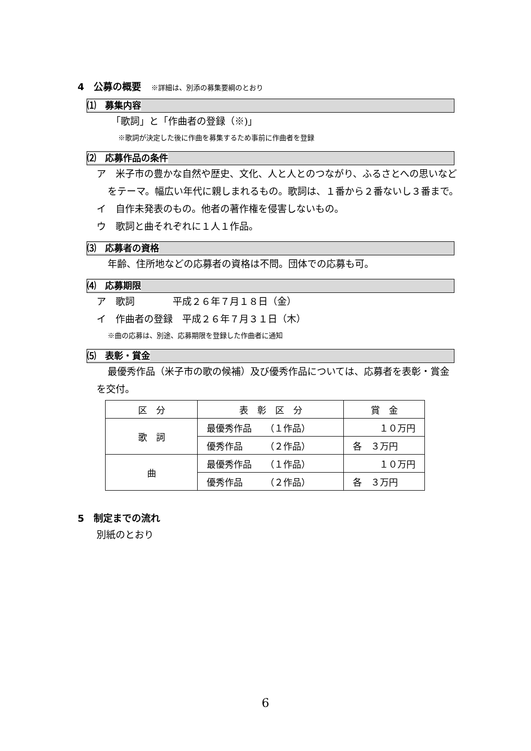4　公募の概要 ※詳細は、別添の募集要綱のとおり
⑴　募集内容
「歌詞」と「作曲者の登録（※)」
※歌詞が決定した後に作曲を募集するため事前に作曲者を登録
⑵　応募作品の条件
ア　米子市の豊かな自然や歴史、文化、人と人とのつながり、ふるさとへの思いなどをテーマ。幅広い年代に親しまれるもの。歌詞は、１番から２番ないし３番まで。
イ　自作未発表のもの。他者の著作権を侵害しないもの。
ウ　歌詞と曲それぞれに１人１作品。
⑶　応募者の資格
年齢、住所地などの応募者の資格は不問。団体での応募も可。
⑷　応募期限
ア　歌詞　　　　平成２６年７月１８日（金）
イ　作曲者の登録　平成２６年７月３１日（木）
※曲の応募は、別途、応募期限を登録した作曲者に通知
⑸　表彰・賞金
最優秀作品（米子市の歌の候補）及び優秀作品については、応募者を表彰・賞金を交付。
| 区 分 | 表 彰 区 分 | 賞 金 |
| 歌 詞 | 最優秀作品 （１作品） | １０万円 |
| | 優秀作品 （２作品） | 各 ３万円 |
| 曲 | 最優秀作品 （１作品） | １０万円 |
| | 優秀作品 （２作品） | 各 ３万円 |
5　制定までの流れ
別紙のとおり
6